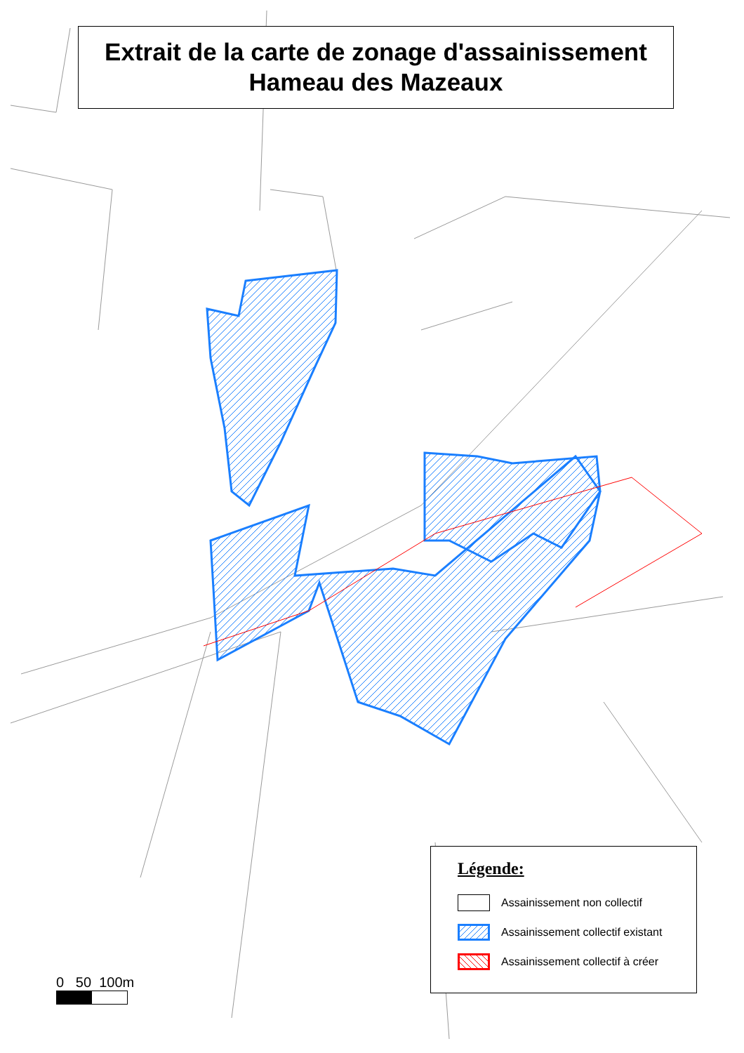Extrait de la carte de zonage d'assainissement
Hameau des Mazeaux
Légende:
Assainissement non collectif
Assainissement collectif existant
Assainissement collectif à créer
0 50 100m